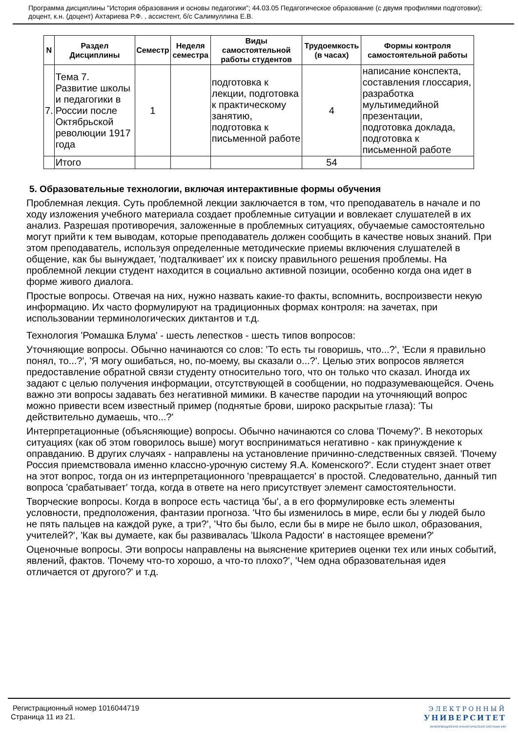Программа дисциплины "История образования и основы педагогики"; 44.03.05 Педагогическое образование (с двумя профилями подготовки); доцент, к.н. (доцент) Ахтариева Р.Ф. , ассистент, б/с Салимуллина Е.В.
| N | Раздел Дисциплины | Семестр | Неделя семестра | Виды самостоятельной работы студентов | Трудоемкость (в часах) | Формы контроля самостоятельной работы |
| --- | --- | --- | --- | --- | --- | --- |
| 7. | Тема 7. Развитие школы и педагогики в России после Октябрьской революции 1917 года | 1 | | подготовка к лекции, подготовка к практическому занятию, подготовка к письменной работе | 4 | написание конспекта, составления глоссария, разработка мультимедийной презентации, подготовка доклада, подготовка к письменной работе |
| | Итого | | | | 54 | |
5. Образовательные технологии, включая интерактивные формы обучения
Проблемная лекция. Суть проблемной лекции заключается в том, что преподаватель в начале и по ходу изложения учебного материала создает проблемные ситуации и вовлекает слушателей в их анализ. Разрешая противоречия, заложенные в проблемных ситуациях, обучаемые самостоятельно могут прийти к тем выводам, которые преподаватель должен сообщить в качестве новых знаний. При этом преподаватель, используя определенные методические приемы включения слушателей в общение, как бы вынуждает, 'подталкивает' их к поиску правильного решения проблемы. На проблемной лекции студент находится в социально активной позиции, особенно когда она идет в форме живого диалога.
Простые вопросы. Отвечая на них, нужно назвать какие-то факты, вспомнить, воспроизвести некую информацию. Их часто формулируют на традиционных формах контроля: на зачетах, при использовании терминологических диктантов и т.д.
Технология 'Ромашка Блума' - шесть лепестков - шесть типов вопросов:
Уточняющие вопросы. Обычно начинаются со слов: 'То есть ты говоришь, что...?', 'Если я правильно понял, то...?', 'Я могу ошибаться, но, по-моему, вы сказали о...?'. Целью этих вопросов является предоставление обратной связи студенту относительно того, что он только что сказал. Иногда их задают с целью получения информации, отсутствующей в сообщении, но подразумевающейся. Очень важно эти вопросы задавать без негативной мимики. В качестве пародии на уточняющий вопрос можно привести всем известный пример (поднятые брови, широко раскрытые глаза): 'Ты действительно думаешь, что...?'
Интерпретационные (объясняющие) вопросы. Обычно начинаются со слова 'Почему?'. В некоторых ситуациях (как об этом говорилось выше) могут восприниматься негативно - как принуждение к оправданию. В других случаях - направлены на установление причинно-следственных связей. 'Почему Россия приемствовала именно классно-урочную систему Я.А. Коменского?'. Если студент знает ответ на этот вопрос, тогда он из интерпретационного 'превращается' в простой. Следовательно, данный тип вопроса 'срабатывает' тогда, когда в ответе на него присутствует элемент самостоятельности.
Творческие вопросы. Когда в вопросе есть частица 'бы', а в его формулировке есть элементы условности, предположения, фантазии прогноза. 'Что бы изменилось в мире, если бы у людей было не пять пальцев на каждой руке, а три?', 'Что бы было, если бы в мире не было школ, образования, учителей?', 'Как вы думаете, как бы развивалась 'Школа Радости' в настоящее времени?'
Оценочные вопросы. Эти вопросы направлены на выяснение критериев оценки тех или иных событий, явлений, фактов. 'Почему что-то хорошо, а что-то плохо?', 'Чем одна образовательная идея отличается от другого?' и т.д.
Регистрационный номер 1016044719
Страница 11 из 21.
ЭЛЕКТРОННЫЙ
УНИВЕРСИТЕТ
ИНФОРМАЦИОННО АНАЛИТИЧЕСКАЯ СИСТЕМА КФУ